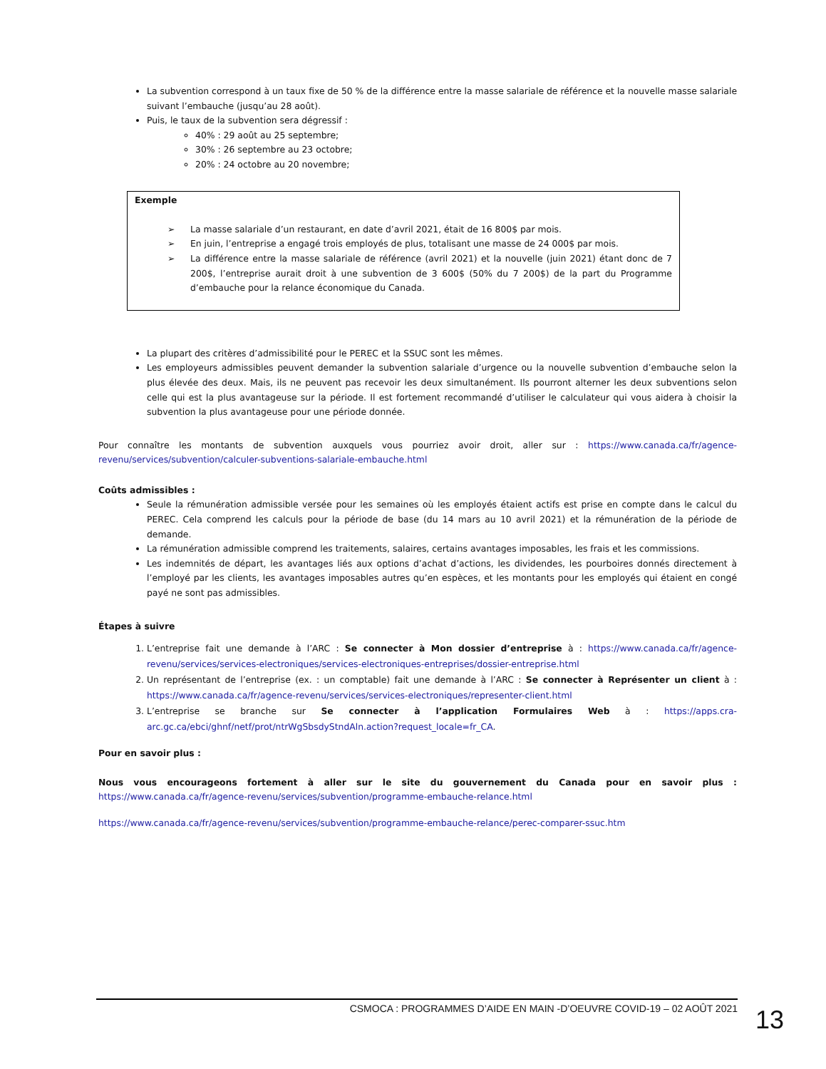La subvention correspond à un taux fixe de 50 % de la différence entre la masse salariale de référence et la nouvelle masse salariale suivant l’embauche (jusqu’au 28 août).
Puis, le taux de la subvention sera dégressif :
40% : 29 août au 25 septembre;
30% : 26 septembre au 23 octobre;
20% : 24 octobre au 20 novembre;
Exemple
➢ La masse salariale d’un restaurant, en date d’avril 2021, était de 16 800$ par mois.
➢ En juin, l’entreprise a engagé trois employés de plus, totalisant une masse de 24 000$ par mois.
➢ La différence entre la masse salariale de référence (avril 2021) et la nouvelle (juin 2021) étant donc de 7 200$, l’entreprise aurait droit à une subvention de 3 600$ (50% du 7 200$) de la part du Programme d’embauche pour la relance économique du Canada.
La plupart des critères d’admissibilité pour le PEREC et la SSUC sont les mêmes.
Les employeurs admissibles peuvent demander la subvention salariale d’urgence ou la nouvelle subvention d’embauche selon la plus élevée des deux. Mais, ils ne peuvent pas recevoir les deux simultanément. Ils pourront alterner les deux subventions selon celle qui est la plus avantageuse sur la période. Il est fortement recommandé d’utiliser le calculateur qui vous aidera à choisir la subvention la plus avantageuse pour une période donnée.
Pour connaître les montants de subvention auxquels vous pourriez avoir droit, aller sur : https://www.canada.ca/fr/agence-revenu/services/subvention/calculer-subventions-salariale-embauche.html
Coûts admissibles :
Seule la rémunération admissible versée pour les semaines où les employés étaient actifs est prise en compte dans le calcul du PEREC. Cela comprend les calculs pour la période de base (du 14 mars au 10 avril 2021) et la rémunération de la période de demande.
La rémunération admissible comprend les traitements, salaires, certains avantages imposables, les frais et les commissions.
Les indemnités de départ, les avantages liés aux options d’achat d’actions, les dividendes, les pourboires donnés directement à l’employé par les clients, les avantages imposables autres qu’en espèces, et les montants pour les employés qui étaient en congé payé ne sont pas admissibles.
Étapes à suivre
1. L’entreprise fait une demande à l’ARC : Se connecter à Mon dossier d’entreprise à : https://www.canada.ca/fr/agence-revenu/services/services-electroniques/services-electroniques-entreprises/dossier-entreprise.html
2. Un représentant de l’entreprise (ex. : un comptable) fait une demande à l’ARC : Se connecter à Représenter un client à : https://www.canada.ca/fr/agence-revenu/services/services-electroniques/representer-client.html
3. L’entreprise se branche sur Se connecter à l’application Formulaires Web à : https://apps.cra-arc.gc.ca/ebci/ghnf/netf/prot/ntrWgSbsdyStndAln.action?request_locale=fr_CA.
Pour en savoir plus :
Nous vous encourageons fortement à aller sur le site du gouvernement du Canada pour en savoir plus : https://www.canada.ca/fr/agence-revenu/services/subvention/programme-embauche-relance.html
https://www.canada.ca/fr/agence-revenu/services/subvention/programme-embauche-relance/perec-comparer-ssuc.htm
CSMOCA : PROGRAMMES D’AIDE EN MAIN -D’OEUVRE COVID-19 – 02 AOÛT 2021
13